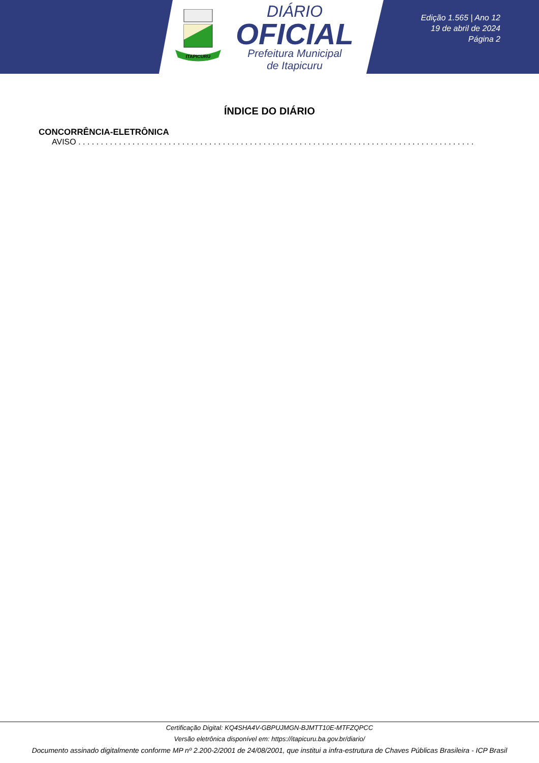ITAPICURU
DIÁRIO
OFICIAL
Prefeitura Municipal
de Itapicuru
Edição 1.565 | Ano 12
19 de abril de 2024
Página 2
ÍNDICE DO DIÁRIO
CONCORRÊNCIA-ELETRÔNICA
AVISO . . . . . . . . . . . . . . . . . . . . . . . . . . . . . . . . . . . . . . . . . . . . . . . . . . . . . . . . . . . . . . . . . . . . . . . . . . . . . . . . . . . . . . . . . . . . . . . . . . . . . . . . . . . . . .
Certificação Digital: KQ4SHA4V-GBPUJMGN-BJMTT10E-MTFZQPCC
Versão eletrônica disponível em: https://itapicuru.ba.gov.br/diario/
Documento assinado digitalmente conforme MP nº 2.200-2/2001 de 24/08/2001, que institui a infra-estrutura de Chaves Públicas Brasileira - ICP Brasil